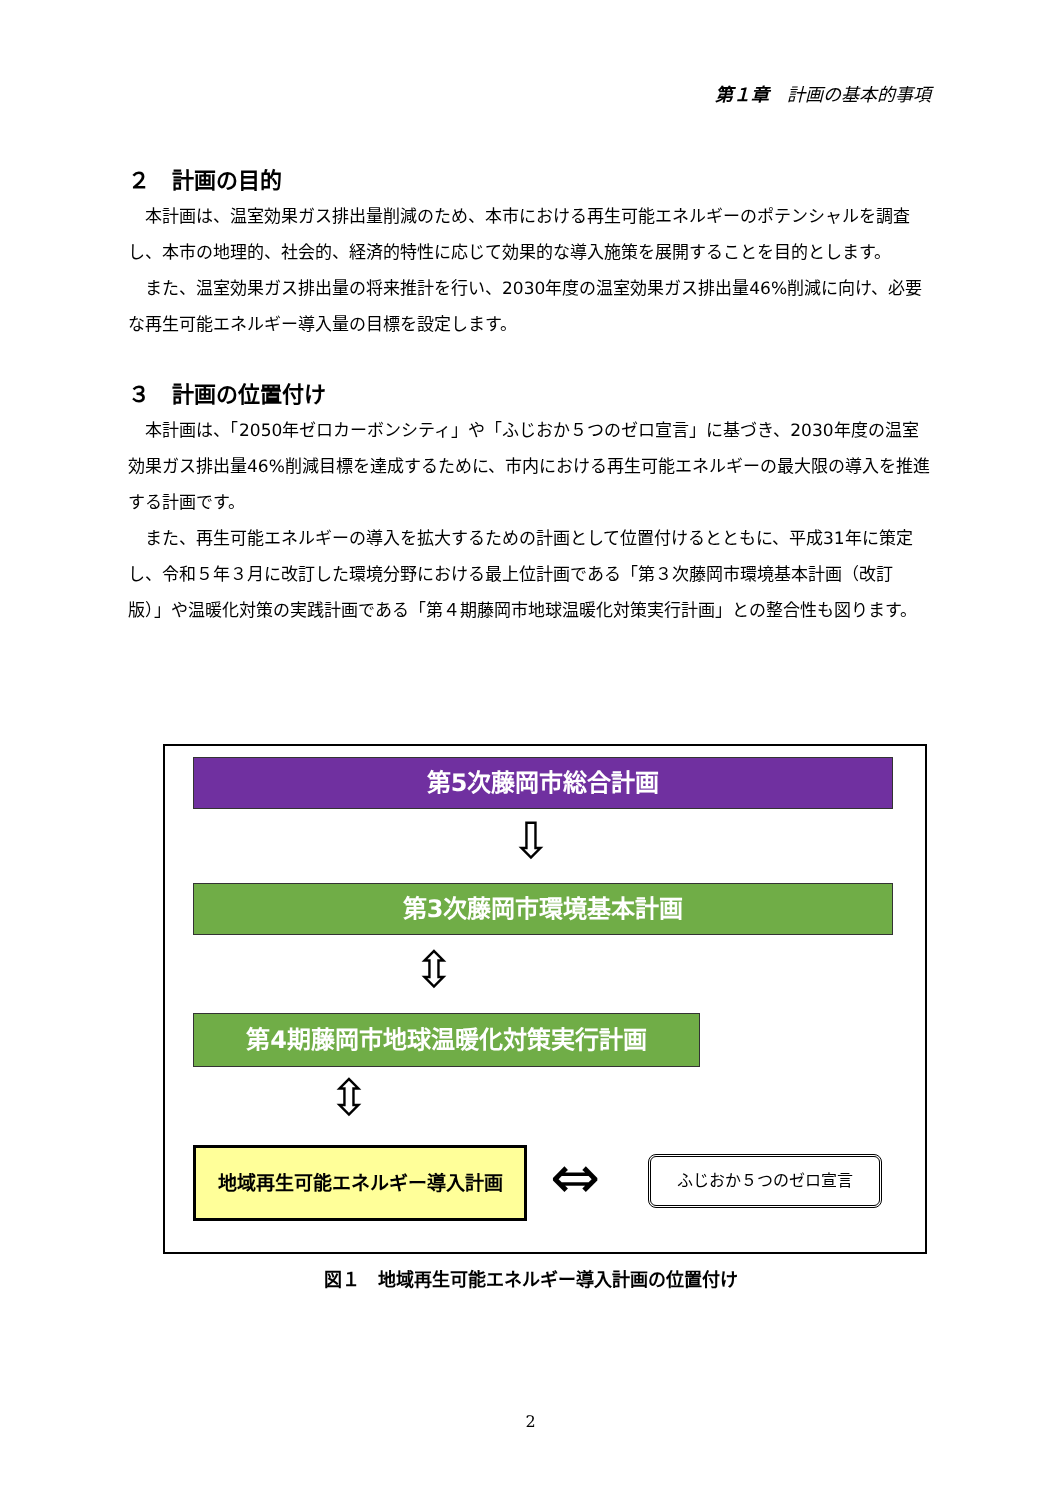第１章　計画の基本的事項
２　計画の目的
本計画は、温室効果ガス排出量削減のため、本市における再生可能エネルギーのポテンシャルを調査し、本市の地理的、社会的、経済的特性に応じて効果的な導入施策を展開することを目的とします。
また、温室効果ガス排出量の将来推計を行い、2030年度の温室効果ガス排出量46%削減に向け、必要な再生可能エネルギー導入量の目標を設定します。
３　計画の位置付け
本計画は、「2050年ゼロカーボンシティ」や「ふじおか５つのゼロ宣言」に基づき、2030年度の温室効果ガス排出量46%削減目標を達成するために、市内における再生可能エネルギーの最大限の導入を推進する計画です。
また、再生可能エネルギーの導入を拡大するための計画として位置付けるとともに、平成31年に策定し、令和５年３月に改訂した環境分野における最上位計画である「第３次藤岡市環境基本計画（改訂版）」や温暖化対策の実践計画である「第４期藤岡市地球温暖化対策実行計画」との整合性も図ります。
第5次藤岡市総合計画
⇩
第3次藤岡市環境基本計画
⇳
第4期藤岡市地球温暖化対策実行計画
⇳
地域再生可能エネルギー導入計画 ⇔ ふじおか５つのゼロ宣言
図１　地域再生可能エネルギー導入計画の位置付け
2